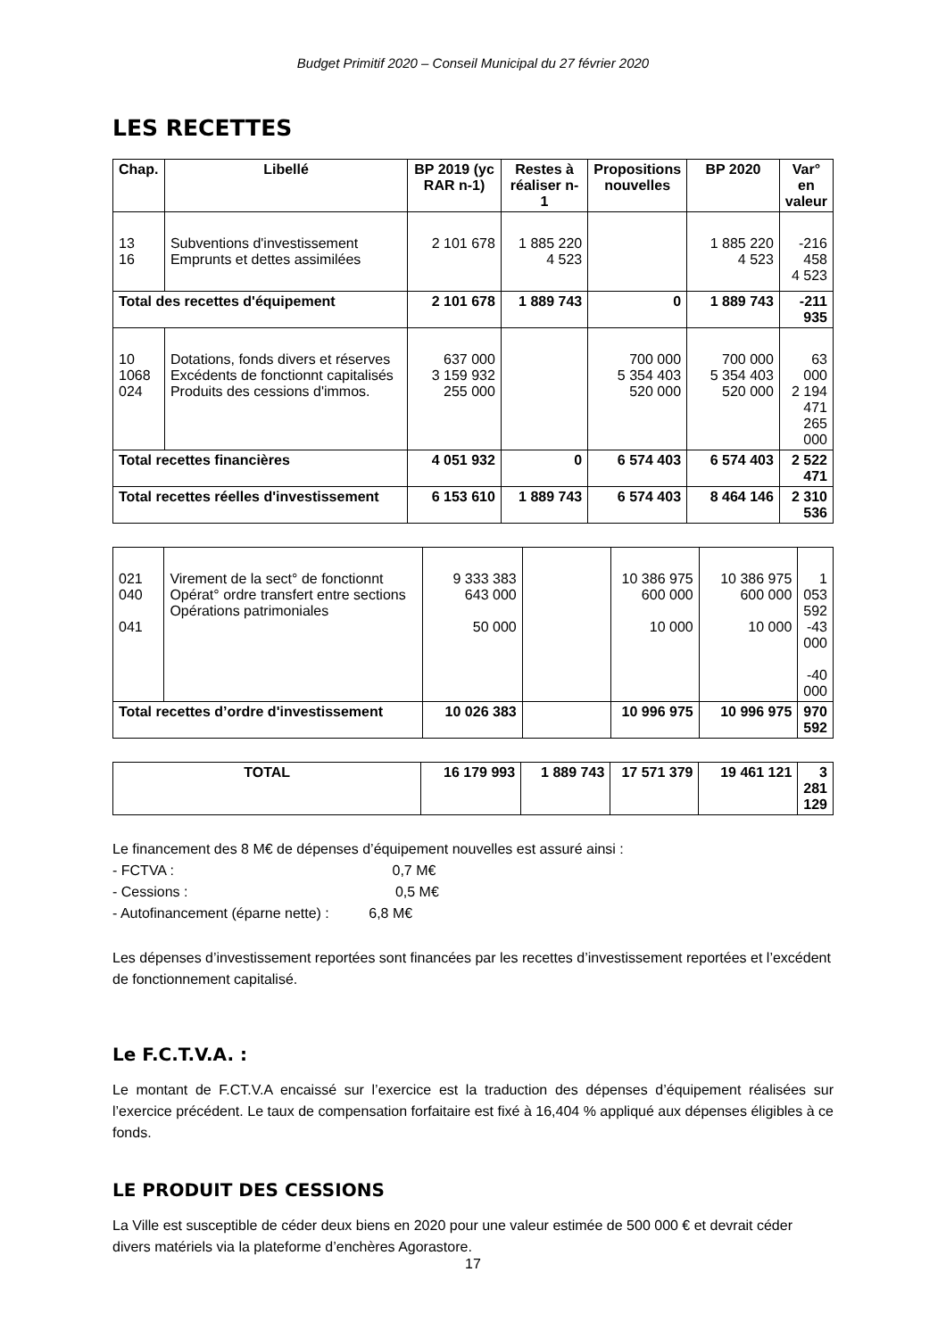Budget Primitif 2020 – Conseil Municipal du 27 février 2020
LES RECETTES
| Chap. | Libellé | BP 2019 (yc RAR n-1) | Restes à réaliser n-1 | Propositions nouvelles | BP 2020 | Var° en valeur |
| --- | --- | --- | --- | --- | --- | --- |
| 13 16 | Subventions d'investissement Emprunts et dettes assimilées | 2 101 678 | 1 885 220 4 523 | | 1 885 220 4 523 | -216 458 4 523 |
| Total des recettes d'équipement | | 2 101 678 | 1 889 743 | 0 | 1 889 743 | -211 935 |
| 10 1068 024 | Dotations, fonds divers et réserves Excédents de fonctionnt capitalisés Produits des cessions d'immos. | 637 000 3 159 932 255 000 | | 700 000 5 354 403 520 000 | 700 000 5 354 403 520 000 | 63 000 2 194 471 265 000 |
| Total recettes financières | | 4 051 932 | 0 | 6 574 403 | 6 574 403 | 2 522 471 |
| Total recettes réelles d'investissement | | 6 153 610 | 1 889 743 | 6 574 403 | 8 464 146 | 2 310 536 |
| 021 040 041 | Virement de la sect° de fonctionnt Opérat° ordre transfert entre sections Opérations patrimoniales | 9 333 383 643 000 50 000 | | 10 386 975 600 000 10 000 | 10 386 975 600 000 10 000 | 1 053 592 -43 000 -40 000 |
| Total recettes d’ordre d'investissement | | 10 026 383 | | 10 996 975 | 10 996 975 | 970 592 |
| TOTAL | 16 179 993 | 1 889 743 | 17 571 379 | 19 461 121 | 3 281 129 |
Le financement des 8 M€ de dépenses d’équipement nouvelles est assuré ainsi :
- FCTVA : 0,7 M€
- Cessions : 0,5 M€
- Autofinancement (éparne nette) : 6,8 M€
Les dépenses d’investissement reportées sont financées par les recettes d’investissement reportées et l’excédent de fonctionnement capitalisé.
Le F.C.T.V.A. :
Le montant de F.CT.V.A encaissé sur l’exercice est la traduction des dépenses d’équipement réalisées sur l’exercice précédent. Le taux de compensation forfaitaire est fixé à 16,404 % appliqué aux dépenses éligibles à ce fonds.
LE PRODUIT DES CESSIONS
La Ville est susceptible de céder deux biens en 2020 pour une valeur estimée de 500 000 € et devrait céder divers matériels via la plateforme d’enchères Agorastore.
17